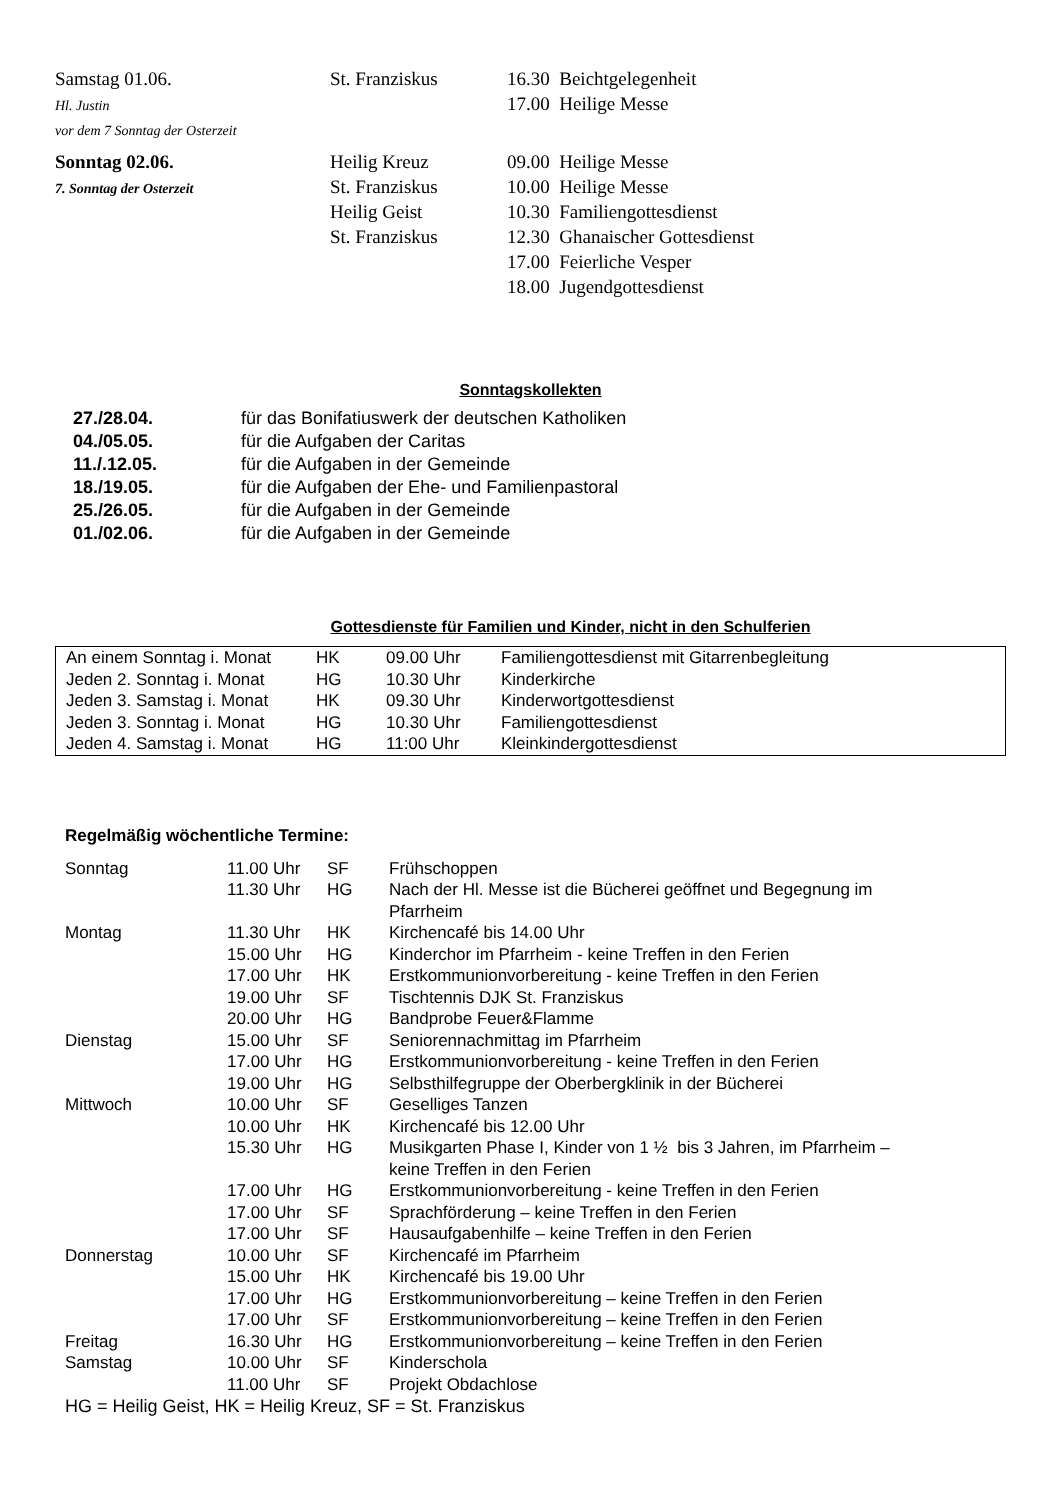| Samstag 01.06. Hl. Justin vor dem 7 Sonntag der Osterzeit | St. Franziskus | 16.30 Beichtgelegenheit 17.00 Heilige Messe |
| Sonntag 02.06. 7. Sonntag der Osterzeit | Heilig Kreuz St. Franziskus Heilig Geist St. Franziskus | 09.00 Heilige Messe 10.00 Heilige Messe 10.30 Familiengottesdienst 12.30 Ghanaischer Gottesdienst 17.00 Feierliche Vesper 18.00 Jugendgottesdienst |
Sonntagskollekten
| 27./28.04. | für das Bonifatiuswerk der deutschen Katholiken |
| 04./05.05. | für die Aufgaben der Caritas |
| 11./.12.05. | für die Aufgaben in der Gemeinde |
| 18./19.05. | für die Aufgaben der Ehe- und Familienpastoral |
| 25./26.05. | für die Aufgaben in der Gemeinde |
| 01./02.06. | für die Aufgaben in der Gemeinde |
Gottesdienste für Familien und Kinder, nicht in den Schulferien
| An einem Sonntag i. Monat | HK | 09.00 Uhr | Familiengottesdienst mit Gitarrenbegleitung |
| Jeden 2. Sonntag i. Monat | HG | 10.30 Uhr | Kinderkirche |
| Jeden 3. Samstag i. Monat | HK | 09.30 Uhr | Kinderwortgottesdienst |
| Jeden 3. Sonntag i. Monat | HG | 10.30 Uhr | Familiengottesdienst |
| Jeden 4. Samstag i. Monat | HG | 11:00 Uhr | Kleinkindergottesdienst |
Regelmäßig wöchentliche Termine:
| Sonntag | 11.00 Uhr | SF | Frühschoppen |
| | 11.30 Uhr | HG | Nach der Hl. Messe ist die Bücherei geöffnet und Begegnung im Pfarrheim |
| Montag | 11.30 Uhr | HK | Kirchencafé bis 14.00 Uhr |
| | 15.00 Uhr | HG | Kinderchor im Pfarrheim - keine Treffen in den Ferien |
| | 17.00 Uhr | HK | Erstkommunionvorbereitung - keine Treffen in den Ferien |
| | 19.00 Uhr | SF | Tischtennis DJK St. Franziskus |
| | 20.00 Uhr | HG | Bandprobe Feuer&Flamme |
| Dienstag | 15.00 Uhr | SF | Seniorennachmittag im Pfarrheim |
| | 17.00 Uhr | HG | Erstkommunionvorbereitung - keine Treffen in den Ferien |
| | 19.00 Uhr | HG | Selbsthilfegruppe der Oberbergklinik in der Bücherei |
| Mittwoch | 10.00 Uhr | SF | Geselliges Tanzen |
| | 10.00 Uhr | HK | Kirchencafé bis 12.00 Uhr |
| | 15.30 Uhr | HG | Musikgarten Phase I, Kinder von 1 ½ bis 3 Jahren, im Pfarrheim – keine Treffen in den Ferien |
| | 17.00 Uhr | HG | Erstkommunionvorbereitung - keine Treffen in den Ferien |
| | 17.00 Uhr | SF | Sprachförderung – keine Treffen in den Ferien |
| | 17.00 Uhr | SF | Hausaufgabenhilfe – keine Treffen in den Ferien |
| Donnerstag | 10.00 Uhr | SF | Kirchencafé im Pfarrheim |
| | 15.00 Uhr | HK | Kirchencafé bis 19.00 Uhr |
| | 17.00 Uhr | HG | Erstkommunionvorbereitung – keine Treffen in den Ferien |
| | 17.00 Uhr | SF | Erstkommunionvorbereitung – keine Treffen in den Ferien |
| Freitag | 16.30 Uhr | HG | Erstkommunionvorbereitung – keine Treffen in den Ferien |
| Samstag | 10.00 Uhr | SF | Kinderschola |
| | 11.00 Uhr | SF | Projekt Obdachlose |
HG = Heilig Geist, HK = Heilig Kreuz, SF = St. Franziskus